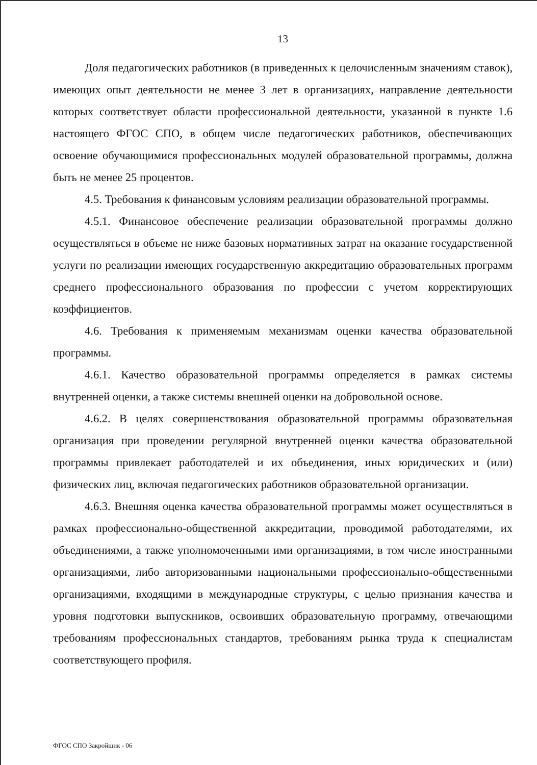13
Доля педагогических работников (в приведенных к целочисленным значениям ставок), имеющих опыт деятельности не менее 3 лет в организациях, направление деятельности которых соответствует области профессиональной деятельности, указанной в пункте 1.6 настоящего ФГОС СПО, в общем числе педагогических работников, обеспечивающих освоение обучающимися профессиональных модулей образовательной программы, должна быть не менее 25 процентов.
4.5. Требования к финансовым условиям реализации образовательной программы.
4.5.1. Финансовое обеспечение реализации образовательной программы должно осуществляться в объеме не ниже базовых нормативных затрат на оказание государственной услуги по реализации имеющих государственную аккредитацию образовательных программ среднего профессионального образования по профессии с учетом корректирующих коэффициентов.
4.6. Требования к применяемым механизмам оценки качества образовательной программы.
4.6.1. Качество образовательной программы определяется в рамках системы внутренней оценки, а также системы внешней оценки на добровольной основе.
4.6.2. В целях совершенствования образовательной программы образовательная организация при проведении регулярной внутренней оценки качества образовательной программы привлекает работодателей и их объединения, иных юридических и (или) физических лиц, включая педагогических работников образовательной организации.
4.6.3. Внешняя оценка качества образовательной программы может осуществляться в рамках профессионально-общественной аккредитации, проводимой работодателями, их объединениями, а также уполномоченными ими организациями, в том числе иностранными организациями, либо авторизованными национальными профессионально-общественными организациями, входящими в международные структуры, с целью признания качества и уровня подготовки выпускников, освоивших образовательную программу, отвечающими требованиям профессиональных стандартов, требованиям рынка труда к специалистам соответствующего профиля.
ФГОС СПО Закройщик - 06